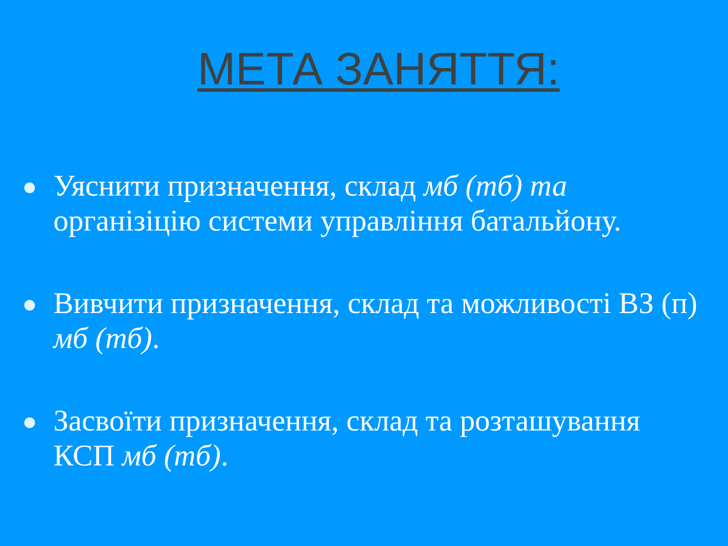МЕТА ЗАНЯТТЯ:
Уяснити призначення, склад мб (тб) та організіцію системи управління батальйону.
Вивчити призначення, склад та можливості ВЗ (п) мб (тб).
Засвоїти призначення, склад та розташування КСП мб (тб).